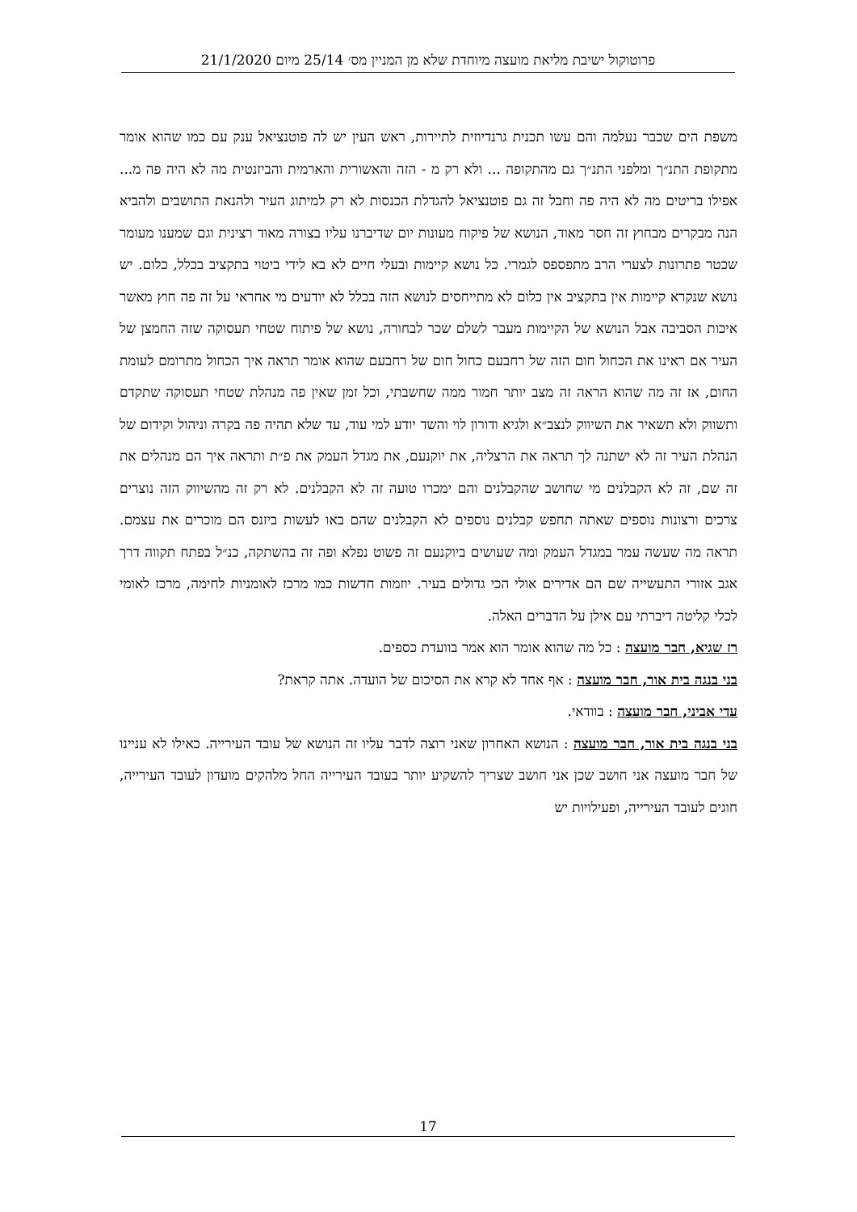פרוטוקול ישיבת מליאת מועצה מיוחדת שלא מן המניין מס׳ 25/14 מיום 21/1/2020
משפת הים שכבר נעלמה והם עשו תכנית גרנדיוזית לתיירות, ראש העין יש לה פוטנציאל ענק עם כמו שהוא אומר מתקופת התנ״ך ומלפני התנ״ך גם מהתקופה ... ולא רק מ - הזה והאשורית והארמית והביזנטית מה לא היה פה מ... אפילו בריטים מה לא היה פה וחבל זה גם פוטנציאל להגדלת הכנסות לא רק למיתוג העיר ולהנאת התושבים ולהביא הנה מבקרים מבחוץ זה חסר מאוד, הנושא של פיקוח מעונות יום שדיברנו עליו בצורה מאוד רצינית וגם שמענו מעומר שכטר פתרונות לצערי הרב מתפספס לגמרי. כל נושא קיימות ובעלי חיים לא בא לידי ביטוי בתקציב בכלל, כלום. יש נושא שנקרא קיימות אין בתקציב אין כלום לא מתייחסים לנושא הזה בכלל לא יודעים מי אחראי על זה פה חוץ מאשר איכות הסביבה אבל הנושא של הקיימות מעבר לשלם שכר לבחורה, נושא של פיתוח שטחי תעסוקה שזה החמצן של העיר אם ראינו את הכחול חום הזה של רחבעם כחול חום של רחבעם שהוא אומר תראה איך הכחול מתרומם לעומת החום, אז זה מה שהוא הראה זה מצב יותר חמור ממה שחשבתי, וכל זמן שאין פה מנהלת שטחי תעסוקה שתקדם ותשווק ולא תשאיר את השיווק לנצב״א ולגיא ודורון לוי והשד יודע למי עוד, עד שלא תהיה פה בקרה וניהול וקידום של הנהלת העיר זה לא ישתנה לך תראה את הרצליה, את יוקנעם, את מגדל העמק את פ״ת ותראה איך הם מנהלים את זה שם, זה לא הקבלנים מי שחושב שהקבלנים והם ימכרו טועה זה לא הקבלנים. לא רק זה מהשיווק הזה נוצרים צרכים ורצונות נוספים שאתה תחפש קבלנים נוספים לא הקבלנים שהם באו לעשות ביזנס הם מוכרים את עצמם. תראה מה שעשה עמר במגדל העמק ומה שעושים ביוקנעם זה פשוט נפלא ופה זה בהשתקה, כנ״ל בפתח תקווה דרך אגב אזורי התעשייה שם הם אדירים אולי הכי גדולים בעיר. יוזמות חדשות כמו מרכז לאומניות לחימה, מרכז לאומי לכלי קליטה דיברתי עם אילן על הדברים האלה.
רז שגיא, חבר מועצה : כל מה שהוא אומר הוא אמר בוועדת כספים.
בני בנגה בית אור, חבר מועצה : אף אחד לא קרא את הסיכום של הועדה. אתה קראת?
עדי אביני, חבר מועצה : בוודאי.
בני בנגה בית אור, חבר מועצה : הנושא האחרון שאני רוצה לדבר עליו זה הנושא של עובד העירייה. כאילו לא עניינו של חבר מועצה אני חושב שכן אני חושב שצריך להשקיע יותר בעובד העירייה החל מלהקים מועדון לעובד העירייה, חוגים לעובד העירייה, ופעילויות יש
17